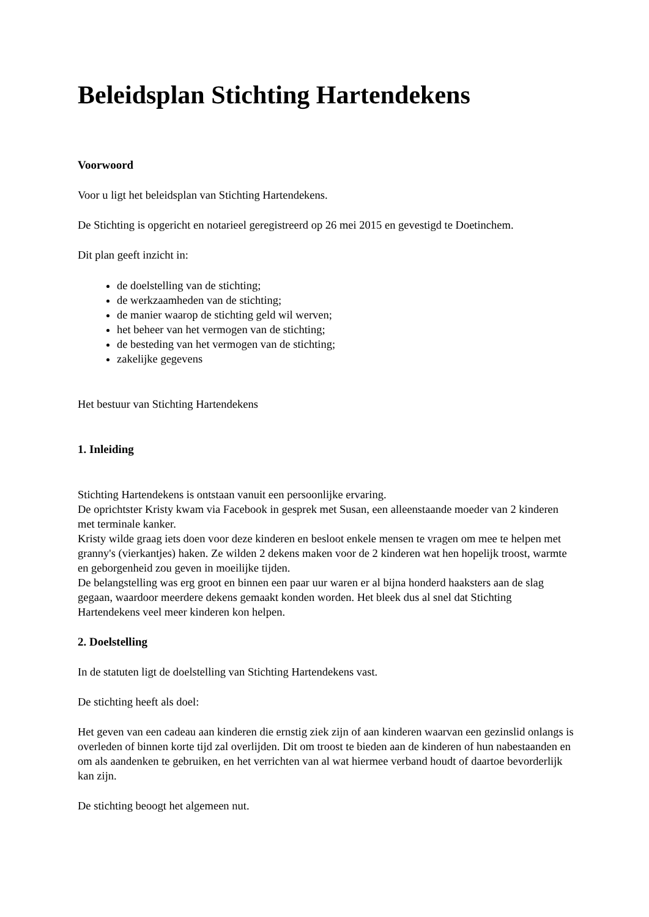Beleidsplan Stichting Hartendekens
Voorwoord
Voor u ligt het beleidsplan van Stichting Hartendekens.
De Stichting is opgericht en notarieel geregistreerd op 26 mei 2015 en gevestigd te Doetinchem.
Dit plan geeft inzicht in:
de doelstelling van de stichting;
de werkzaamheden van de stichting;
de manier waarop de stichting geld wil werven;
het beheer van het vermogen van de stichting;
de besteding van het vermogen van de stichting;
zakelijke gegevens
Het bestuur van Stichting Hartendekens
1. Inleiding
Stichting Hartendekens is ontstaan vanuit een persoonlijke ervaring.
De oprichtster Kristy kwam via Facebook in gesprek met Susan, een alleenstaande moeder van 2 kinderen met terminale kanker.
Kristy wilde graag iets doen voor deze kinderen en besloot enkele mensen te vragen om mee te helpen met granny's (vierkantjes) haken. Ze wilden 2 dekens maken voor de 2 kinderen wat hen hopelijk troost, warmte en geborgenheid zou geven in moeilijke tijden.
De belangstelling was erg groot en binnen een paar uur waren er al bijna honderd haaksters aan de slag gegaan, waardoor meerdere dekens gemaakt konden worden. Het bleek dus al snel dat Stichting Hartendekens veel meer kinderen kon helpen.
2. Doelstelling
In de statuten ligt de doelstelling van Stichting Hartendekens vast.
De stichting heeft als doel:
Het geven van een cadeau aan kinderen die ernstig ziek zijn of aan kinderen waarvan een gezinslid onlangs is overleden of binnen korte tijd zal overlijden. Dit om troost te bieden aan de kinderen of hun nabestaanden en om als aandenken te gebruiken, en het verrichten van al wat hiermee verband houdt of daartoe bevorderlijk kan zijn.
De stichting beoogt het algemeen nut.